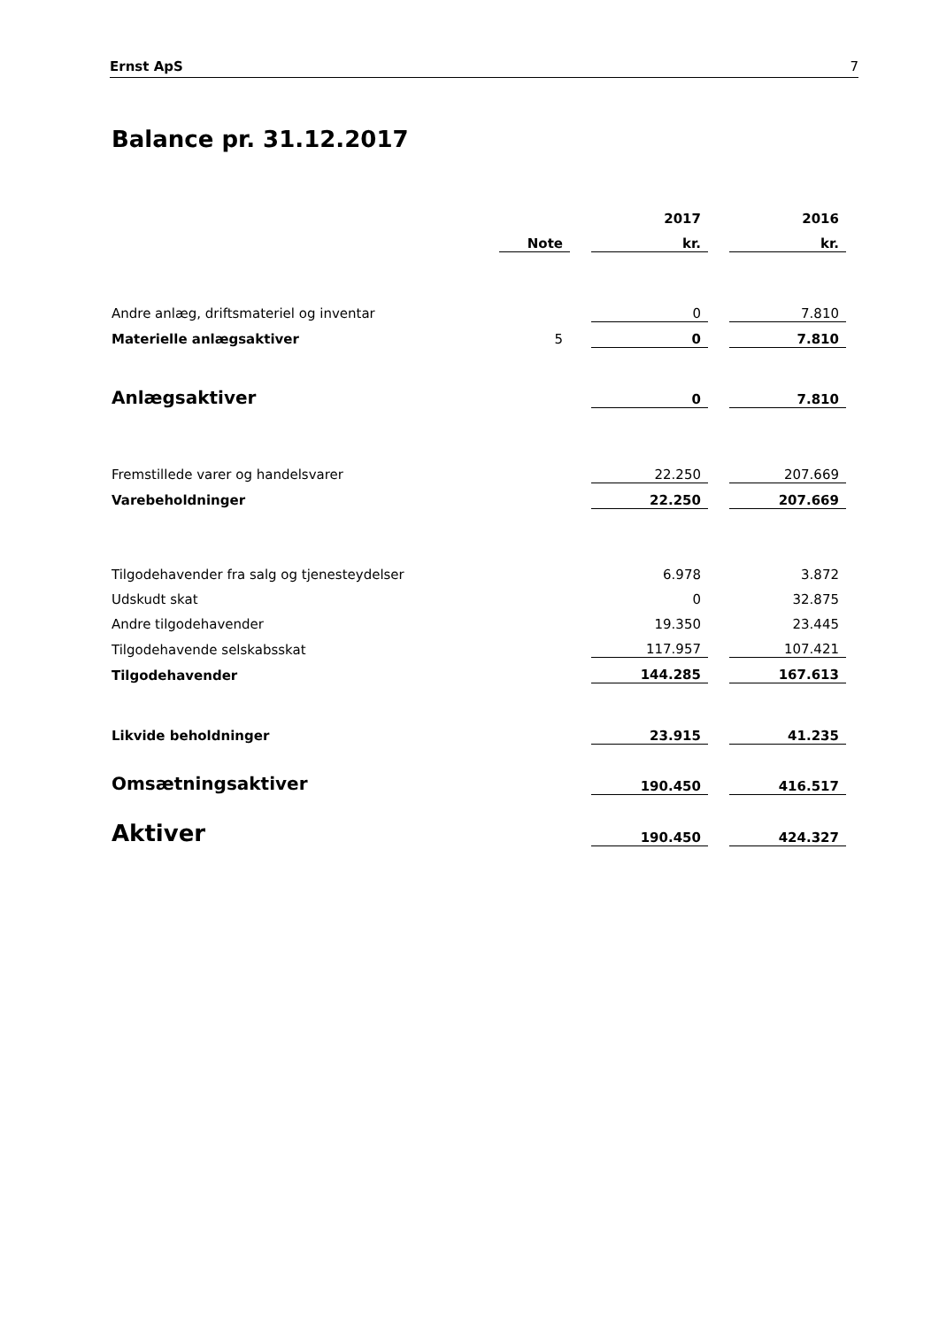Ernst ApS 7
Balance pr. 31.12.2017
| | | | 2017 | | 2016 |
| --- | --- | --- | --- | --- | --- |
| | Note | | kr. | | kr. |
| Andre anlæg, driftsmateriel og inventar | | | 0 | | 7.810 |
| Materielle anlægsaktiver | 5 | | 0 | | 7.810 |
| Anlægsaktiver | | | 0 | | 7.810 |
| Fremstillede varer og handelsvarer | | | 22.250 | | 207.669 |
| Varebeholdninger | | | 22.250 | | 207.669 |
| Tilgodehavender fra salg og tjenesteydelser | | | 6.978 | | 3.872 |
| Udskudt skat | | | 0 | | 32.875 |
| Andre tilgodehavender | | | 19.350 | | 23.445 |
| Tilgodehavende selskabsskat | | | 117.957 | | 107.421 |
| Tilgodehavender | | | 144.285 | | 167.613 |
| Likvide beholdninger | | | 23.915 | | 41.235 |
| Omsætningsaktiver | | | 190.450 | | 416.517 |
| Aktiver | | | 190.450 | | 424.327 |